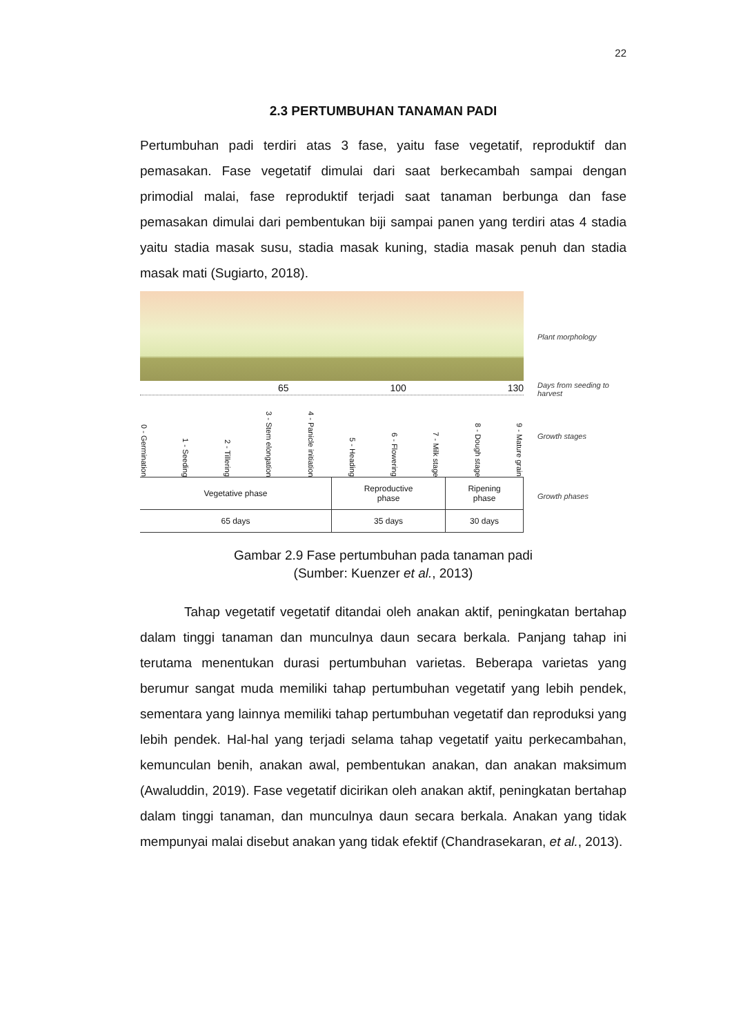22
2.3 PERTUMBUHAN TANAMAN PADI
Pertumbuhan padi terdiri atas 3 fase, yaitu fase vegetatif, reproduktif dan pemasakan. Fase vegetatif dimulai dari saat berkecambah sampai dengan primodial malai, fase reproduktif terjadi saat tanaman berbunga dan fase pemasakan dimulai dari pembentukan biji sampai panen yang terdiri atas 4 stadia yaitu stadia masak susu, stadia masak kuning, stadia masak penuh dan stadia masak mati (Sugiarto, 2018).
65 100 130
0 - Germination 1 - Seeding 2 - Tillering 3 - Stem elongation 4 - Panicle initiation 5 - Heading 6 - Flowering 7 - Milk stage 8 - Dough stage 9 - Mature grain
| Vegetative phase | Reproductive phase | Ripening phase |
| 65 days | 35 days | 30 days |
Plant morphology
Days from seeding to harvest
Growth stages
Growth phases
Gambar 2.9 Fase pertumbuhan pada tanaman padi
(Sumber: Kuenzer et al., 2013)
Tahap vegetatif vegetatif ditandai oleh anakan aktif, peningkatan bertahap dalam tinggi tanaman dan munculnya daun secara berkala. Panjang tahap ini terutama menentukan durasi pertumbuhan varietas. Beberapa varietas yang berumur sangat muda memiliki tahap pertumbuhan vegetatif yang lebih pendek, sementara yang lainnya memiliki tahap pertumbuhan vegetatif dan reproduksi yang lebih pendek. Hal-hal yang terjadi selama tahap vegetatif yaitu perkecambahan, kemunculan benih, anakan awal, pembentukan anakan, dan anakan maksimum (Awaluddin, 2019). Fase vegetatif dicirikan oleh anakan aktif, peningkatan bertahap dalam tinggi tanaman, dan munculnya daun secara berkala. Anakan yang tidak mempunyai malai disebut anakan yang tidak efektif (Chandrasekaran, et al., 2013).